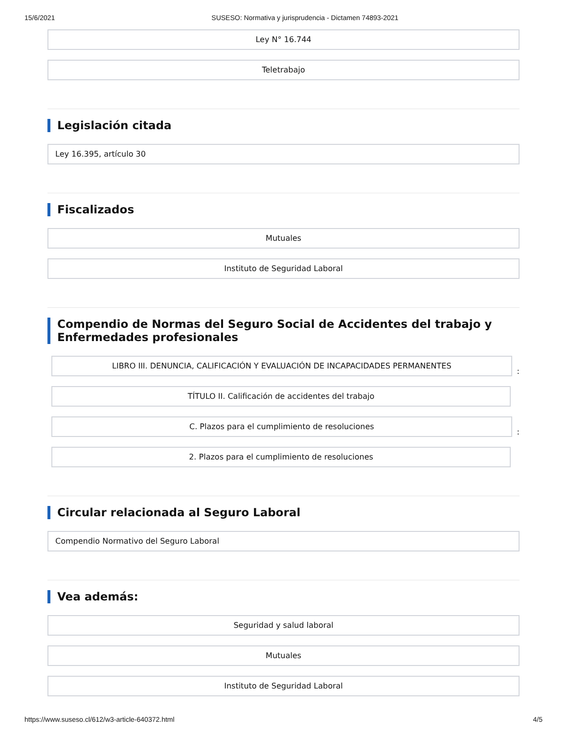15/6/2021 SUSESO: Normativa y jurisprudencia - Dictamen 74893-2021
Ley N° 16.744
Teletrabajo
Legislación citada
Ley 16.395, artículo 30
Fiscalizados
Mutuales
Instituto de Seguridad Laboral
Compendio de Normas del Seguro Social de Accidentes del trabajo y Enfermedades profesionales
LIBRO III. DENUNCIA, CALIFICACIÓN Y EVALUACIÓN DE INCAPACIDADES PERMANENTES
:
TÍTULO II. Calificación de accidentes del trabajo
C. Plazos para el cumplimiento de resoluciones
:
2. Plazos para el cumplimiento de resoluciones
Circular relacionada al Seguro Laboral
Compendio Normativo del Seguro Laboral
Vea además:
Seguridad y salud laboral
Mutuales
Instituto de Seguridad Laboral
https://www.suseso.cl/612/w3-article-640372.html 4/5